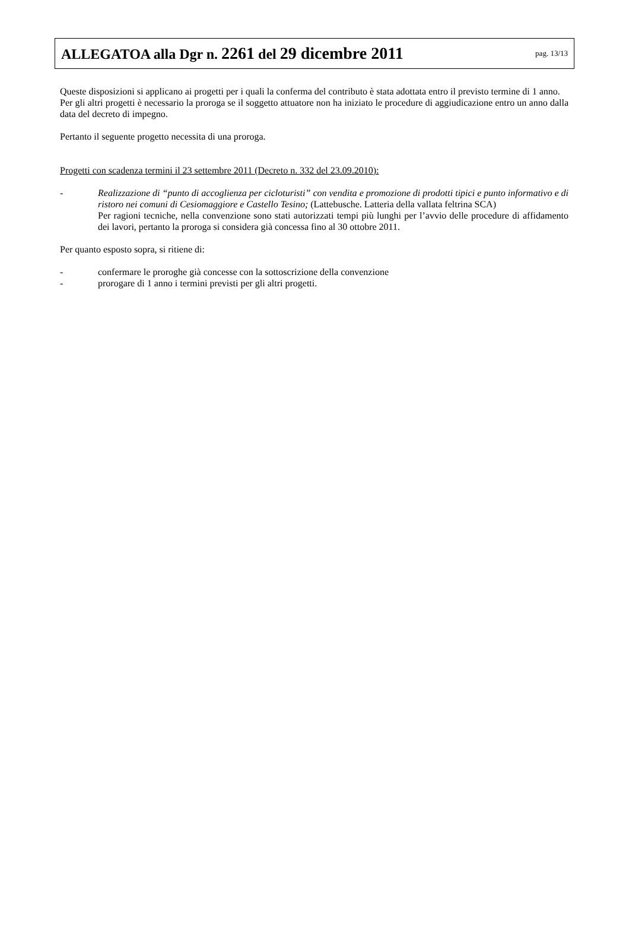ALLEGATOA alla Dgr n. 2261 del 29 dicembre 2011 pag. 13/13
Queste disposizioni si applicano ai progetti per i quali la conferma del contributo è stata adottata entro il previsto termine di 1 anno.
Per gli altri progetti è necessario la proroga se il soggetto attuatore non ha iniziato le procedure di aggiudicazione entro un anno dalla data del decreto di impegno.
Pertanto il seguente progetto necessita di una proroga.
Progetti con scadenza termini il 23 settembre 2011 (Decreto n. 332 del 23.09.2010):
- Realizzazione di “punto di accoglienza per cicloturisti” con vendita e promozione di prodotti tipici e punto informativo e di ristoro nei comuni di Cesiomaggiore e Castello Tesino; (Lattebusche. Latteria della vallata feltrina SCA)
Per ragioni tecniche, nella convenzione sono stati autorizzati tempi più lunghi per l’avvio delle procedure di affidamento dei lavori, pertanto la proroga si considera già concessa fino al 30 ottobre 2011.
Per quanto esposto sopra, si ritiene di:
- confermare le proroghe già concesse con la sottoscrizione della convenzione
- prorogare di 1 anno i termini previsti per gli altri progetti.